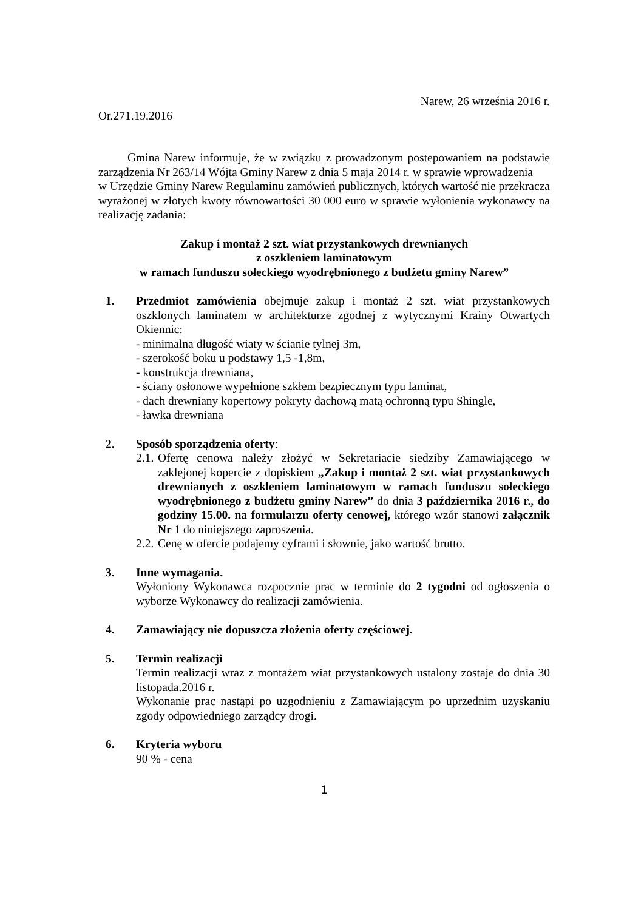Narew, 26 września 2016 r.
Or.271.19.2016
Gmina Narew informuje, że w związku z prowadzonym postepowaniem na podstawie zarządzenia Nr 263/14 Wójta Gminy Narew z dnia 5 maja 2014 r. w sprawie wprowadzenia
w Urzędzie Gminy Narew Regulaminu zamówień publicznych, których wartość nie przekracza wyrażonej w złotych kwoty równowartości 30 000 euro w sprawie wyłonienia wykonawcy na realizację zadania:
Zakup i montaż 2 szt. wiat przystankowych drewnianych
z oszkleniem laminatowym
w ramach funduszu sołeckiego wyodrębnionego z budżetu gminy Narew”
1. Przedmiot zamówienia obejmuje zakup i montaż 2 szt. wiat przystankowych oszklonych laminatem w architekturze zgodnej z wytycznymi Krainy Otwartych Okiennic:
- minimalna długość wiaty w ścianie tylnej 3m,
- szerokość boku u podstawy 1,5 -1,8m,
- konstrukcja drewniana,
- ściany osłonowe wypełnione szkłem bezpiecznym typu laminat,
- dach drewniany kopertowy pokryty dachową matą ochronną typu Shingle,
- ławka drewniana
2. Sposób sporządzenia oferty:
2.1.
Ofertę cenowa należy złożyć w Sekretariacie siedziby Zamawiającego w zaklejonej kopercie z dopiskiem „Zakup i montaż 2 szt. wiat przystankowych drewnianych z oszkleniem laminatowym w ramach funduszu sołeckiego wyodrębnionego z budżetu gminy Narew” do dnia 3 października 2016 r., do godziny 15.00. na formularzu oferty cenowej, którego wzór stanowi załącznik Nr 1 do niniejszego zaproszenia.
2.2.
Cenę w ofercie podajemy cyframi i słownie, jako wartość brutto.
3. Inne wymagania.
Wyłoniony Wykonawca rozpocznie prac w terminie do 2 tygodni od ogłoszenia o wyborze Wykonawcy do realizacji zamówienia.
4. Zamawiający nie dopuszcza złożenia oferty częściowej.
5. Termin realizacji
Termin realizacji wraz z montażem wiat przystankowych ustalony zostaje do dnia 30 listopada.2016 r.
Wykonanie prac nastąpi po uzgodnieniu z Zamawiającym po uprzednim uzyskaniu zgody odpowiedniego zarządcy drogi.
6. Kryteria wyboru
90 % - cena
1